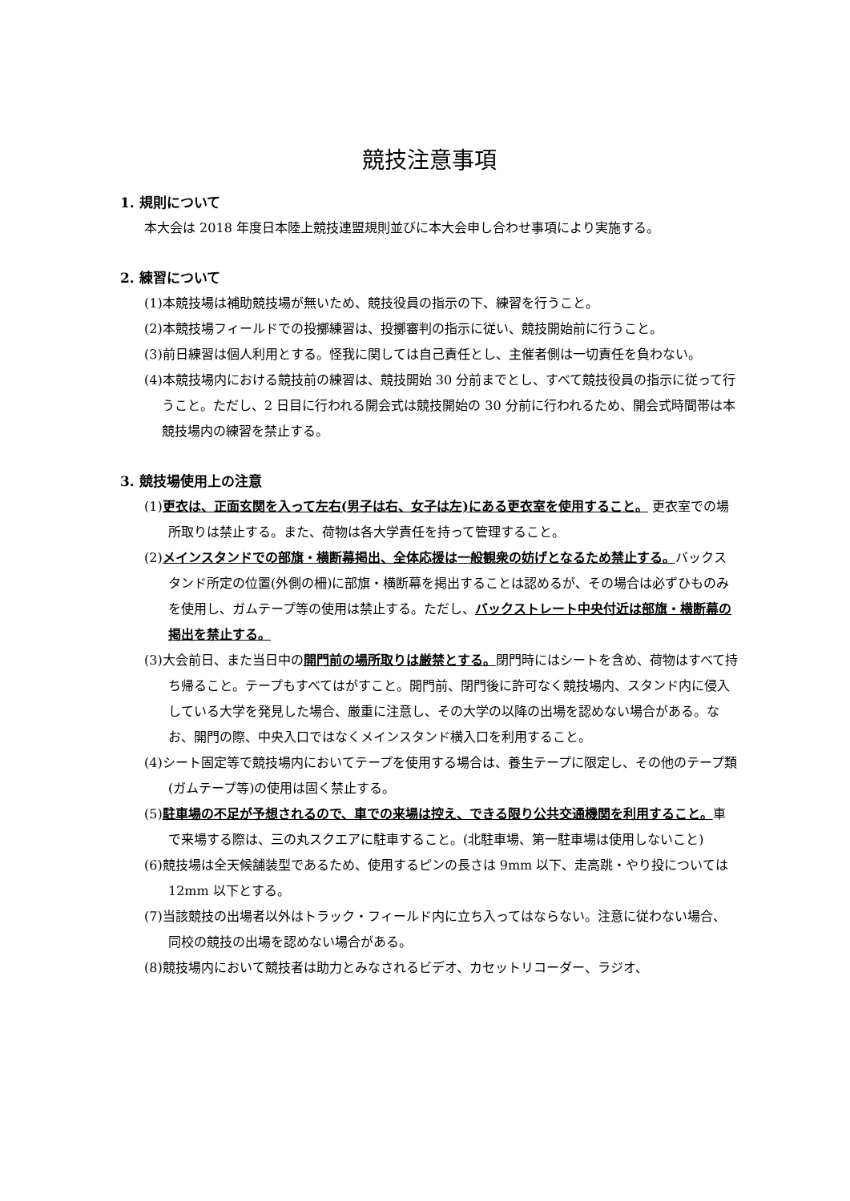競技注意事項
1. 規則について
本大会は 2018 年度日本陸上競技連盟規則並びに本大会申し合わせ事項により実施する。
2. 練習について
(1)本競技場は補助競技場が無いため、競技役員の指示の下、練習を行うこと。
(2)本競技場フィールドでの投擲練習は、投擲審判の指示に従い、競技開始前に行うこと。
(3)前日練習は個人利用とする。怪我に関しては自己責任とし、主催者側は一切責任を負わない。
(4)本競技場内における競技前の練習は、競技開始 30 分前までとし、すべて競技役員の指示に従って行うこと。ただし、2 日目に行われる開会式は競技開始の 30 分前に行われるため、開会式時間帯は本競技場内の練習を禁止する。
3. 競技場使用上の注意
(1)更衣は、正面玄関を入って左右(男子は右、女子は左)にある更衣室を使用すること。 更衣室での場所取りは禁止する。また、荷物は各大学責任を持って管理すること。
(2)メインスタンドでの部旗・横断幕掲出、全体応援は一般観衆の妨げとなるため禁止する。バックスタンド所定の位置(外側の柵)に部旗・横断幕を掲出することは認めるが、その場合は必ずひものみを使用し、ガムテープ等の使用は禁止する。ただし、バックストレート中央付近は部旗・横断幕の掲出を禁止する。
(3)大会前日、また当日中の開門前の場所取りは厳禁とする。閉門時にはシートを含め、荷物はすべて持ち帰ること。テープもすべてはがすこと。開門前、閉門後に許可なく競技場内、スタンド内に侵入している大学を発見した場合、厳重に注意し、その大学の以降の出場を認めない場合がある。なお、開門の際、中央入口ではなくメインスタンド横入口を利用すること。
(4)シート固定等で競技場内においてテープを使用する場合は、養生テープに限定し、その他のテープ類(ガムテープ等)の使用は固く禁止する。
(5)駐車場の不足が予想されるので、車での来場は控え、できる限り公共交通機関を利用すること。車で来場する際は、三の丸スクエアに駐車すること。(北駐車場、第一駐車場は使用しないこと)
(6)競技場は全天候舗装型であるため、使用するピンの長さは 9mm 以下、走高跳・やり投については 12mm 以下とする。
(7)当該競技の出場者以外はトラック・フィールド内に立ち入ってはならない。注意に従わない場合、同校の競技の出場を認めない場合がある。
(8)競技場内において競技者は助力とみなされるビデオ、カセットリコーダー、ラジオ、